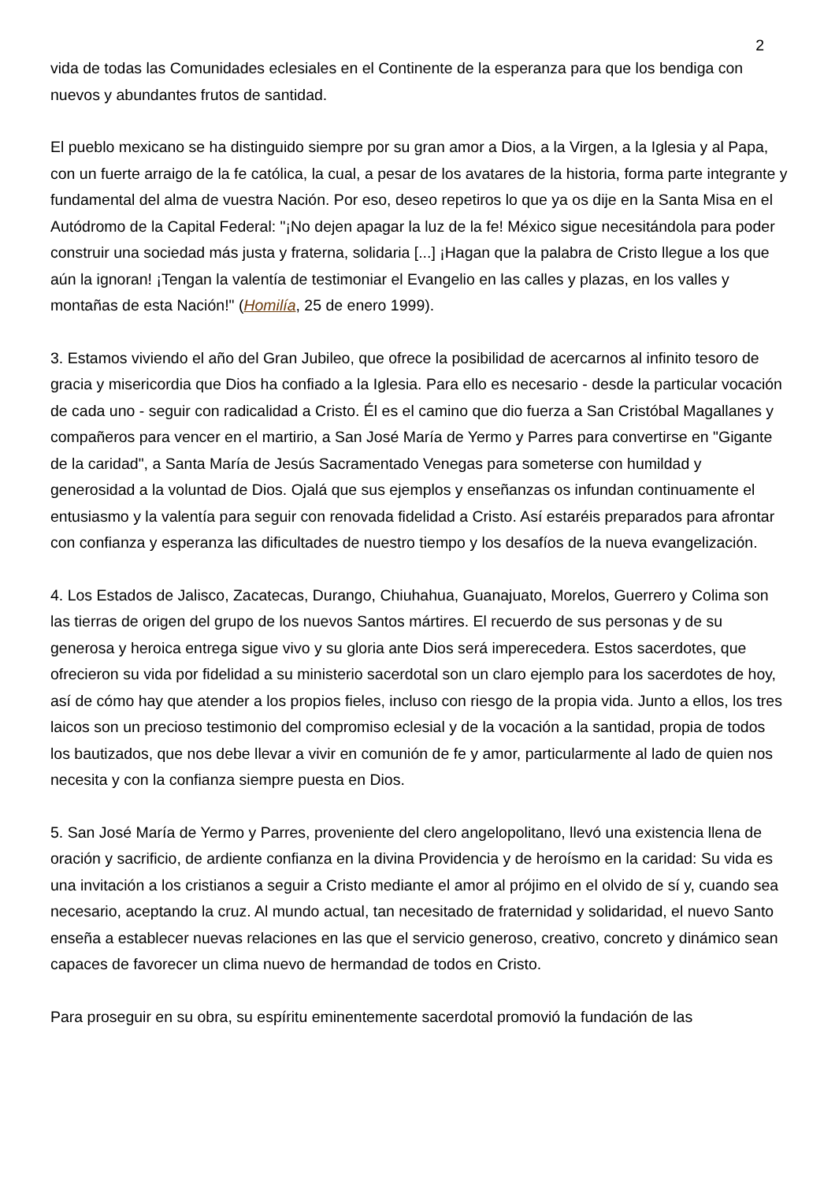2
vida de todas las Comunidades eclesiales en el Continente de la esperanza para que los bendiga con nuevos y abundantes frutos de santidad.
El pueblo mexicano se ha distinguido siempre por su gran amor a Dios, a la Virgen, a la Iglesia y al Papa, con un fuerte arraigo de la fe católica, la cual, a pesar de los avatares de la historia, forma parte integrante y fundamental del alma de vuestra Nación. Por eso, deseo repetiros lo que ya os dije en la Santa Misa en el Autódromo de la Capital Federal: "¡No dejen apagar la luz de la fe! México sigue necesitándola para poder construir una sociedad más justa y fraterna, solidaria [...] ¡Hagan que la palabra de Cristo llegue a los que aún la ignoran! ¡Tengan la valentía de testimoniar el Evangelio en las calles y plazas, en los valles y montañas de esta Nación!" (Homilía, 25 de enero 1999).
3. Estamos viviendo el año del Gran Jubileo, que ofrece la posibilidad de acercarnos al infinito tesoro de gracia y misericordia que Dios ha confiado a la Iglesia. Para ello es necesario - desde la particular vocación de cada uno - seguir con radicalidad a Cristo. Él es el camino que dio fuerza a San Cristóbal Magallanes y compañeros para vencer en el martirio, a San José María de Yermo y Parres para convertirse en "Gigante de la caridad", a Santa María de Jesús Sacramentado Venegas para someterse con humildad y generosidad a la voluntad de Dios. Ojalá que sus ejemplos y enseñanzas os infundan continuamente el entusiasmo y la valentía para seguir con renovada fidelidad a Cristo. Así estaréis preparados para afrontar con confianza y esperanza las dificultades de nuestro tiempo y los desafíos de la nueva evangelización.
4. Los Estados de Jalisco, Zacatecas, Durango, Chiuhahua, Guanajuato, Morelos, Guerrero y Colima son las tierras de origen del grupo de los nuevos Santos mártires. El recuerdo de sus personas y de su generosa y heroica entrega sigue vivo y su gloria ante Dios será imperecedera. Estos sacerdotes, que ofrecieron su vida por fidelidad a su ministerio sacerdotal son un claro ejemplo para los sacerdotes de hoy, así de cómo hay que atender a los propios fieles, incluso con riesgo de la propia vida. Junto a ellos, los tres laicos son un precioso testimonio del compromiso eclesial y de la vocación a la santidad, propia de todos los bautizados, que nos debe llevar a vivir en comunión de fe y amor, particularmente al lado de quien nos necesita y con la confianza siempre puesta en Dios.
5. San José María de Yermo y Parres, proveniente del clero angelopolitano, llevó una existencia llena de oración y sacrificio, de ardiente confianza en la divina Providencia y de heroísmo en la caridad: Su vida es una invitación a los cristianos a seguir a Cristo mediante el amor al prójimo en el olvido de sí y, cuando sea necesario, aceptando la cruz. Al mundo actual, tan necesitado de fraternidad y solidaridad, el nuevo Santo enseña a establecer nuevas relaciones en las que el servicio generoso, creativo, concreto y dinámico sean capaces de favorecer un clima nuevo de hermandad de todos en Cristo.
Para proseguir en su obra, su espíritu eminentemente sacerdotal promovió la fundación de las